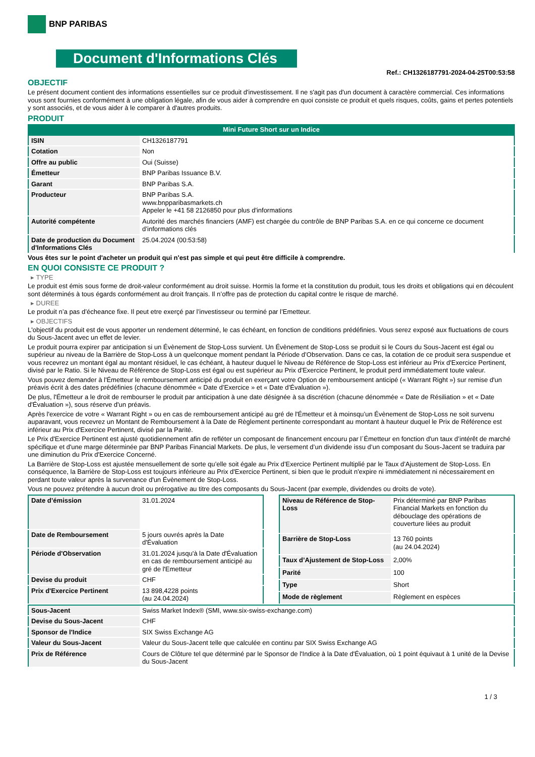BNP PARIBAS
Document d'Informations Clés
Ref.: CH1326187791-2024-04-25T00:53:58
OBJECTIF
Le présent document contient des informations essentielles sur ce produit d'investissement. Il ne s'agit pas d'un document à caractère commercial. Ces informations vous sont fournies conformément à une obligation légale, afin de vous aider à comprendre en quoi consiste ce produit et quels risques, coûts, gains et pertes potentiels y sont associés, et de vous aider à le comparer à d'autres produits.
PRODUIT
Mini Future Short sur un Indice
| ISIN | CH1326187791 |
| Cotation | Non |
| Offre au public | Oui (Suisse) |
| Émetteur | BNP Paribas Issuance B.V. |
| Garant | BNP Paribas S.A. |
| Producteur | BNP Paribas S.A. www.bnpparibasmarkets.ch Appeler le +41 58 2126850 pour plus d'informations |
| Autorité compétente | Autorité des marchés financiers (AMF) est chargée du contrôle de BNP Paribas S.A. en ce qui concerne ce document d’informations clés |
| Date de production du Document d'Informations Clés | 25.04.2024 (00:53:58) |
Vous êtes sur le point d'acheter un produit qui n'est pas simple et qui peut être difficile à comprendre.
EN QUOI CONSISTE CE PRODUIT ?
▸ TYPE
Le produit est émis sous forme de droit-valeur conformément au droit suisse. Hormis la forme et la constitution du produit, tous les droits et obligations qui en découlent sont déterminés à tous égards conformément au droit français. Il n’offre pas de protection du capital contre le risque de marché.
▸ DUREE
Le produit n’a pas d’écheance fixe. Il peut etre exerçé par l’investisseur ou terminé par l’Emetteur.
▸ OBJECTIFS
L'objectif du produit est de vous apporter un rendement déterminé, le cas échéant, en fonction de conditions prédéfinies. Vous serez exposé aux fluctuations de cours du Sous-Jacent avec un effet de levier.
Le produit pourra expirer par anticipation si un Évènement de Stop-Loss survient. Un Évènement de Stop-Loss se produit si le Cours du Sous-Jacent est égal ou supérieur au niveau de la Barrière de Stop-Loss à un quelconque moment pendant la Période d’Observation. Dans ce cas, la cotation de ce produit sera suspendue et vous recevrez un montant égal au montant résiduel, le cas échéant, à hauteur duquel le Niveau de Référence de Stop-Loss est inférieur au Prix d'Exercice Pertinent, divisé par le Ratio. Si le Niveau de Référence de Stop-Loss est égal ou est supérieur au Prix d'Exercice Pertinent, le produit perd immédiatement toute valeur.
Vous pouvez demander à l'Émetteur le remboursement anticipé du produit en exerçant votre Option de remboursement anticipé (« Warrant Right ») sur remise d'un préavis écrit à des dates prédéfinies (chacune dénommée « Date d’Exercice » et « Date d’Évaluation »).
De plus, l'Émetteur a le droit de rembourser le produit par anticipation à une date désignée à sa discrétion (chacune dénommée « Date de Résiliation » et « Date d'Évaluation »), sous réserve d'un préavis.
Après l'exercice de votre « Warrant Right » ou en cas de remboursement anticipé au gré de l'Émetteur et à moinsqu’un Évènement de Stop-Loss ne soit survenu auparavant, vous recevrez un Montant de Remboursement à la Date de Règlement pertinente correspondant au montant à hauteur duquel le Prix de Référence est inférieur au Prix d'Exercice Pertinent, divisé par la Parité.
Le Prix d'Exercice Pertinent est ajusté quotidiennement afin de refléter un composant de financement encouru par l´Émetteur en fonction d'un taux d’intérêt de marché spécifique et d'une marge déterminée par BNP Paribas Financial Markets. De plus, le versement d’un dividende issu d’un composant du Sous-Jacent se traduira par une diminution du Prix d'Exercice Concerné.
La Barrière de Stop-Loss est ajustée mensuellement de sorte qu’elle soit égale au Prix d’Exercice Pertinent multiplié par le Taux d’Ajustement de Stop-Loss. En conséquence, la Barrière de Stop-Loss est toujours inférieure au Prix d'Exercice Pertinent, si bien que le produit n'expire ni immédiatement ni nécessairement en perdant toute valeur après la survenance d'un Évènement de Stop-Loss.
Vous ne pouvez prétendre à aucun droit ou prérogative au titre des composants du Sous-Jacent (par exemple, dividendes ou droits de vote).
| Date d’émission | 31.01.2024 |
| Date de Remboursement | 5 jours ouvrés après la Date d'Évaluation |
| Période d'Observation | 31.01.2024 jusqu'à la Date d'Évaluation en cas de remboursement anticipé au gré de l'Emetteur |
| Devise du produit | CHF |
| Prix d'Exercice Pertinent | 13 898,4228 points (au 24.04.2024) |
| Niveau de Référence de Stop-Loss | Prix déterminé par BNP Paribas Financial Markets en fonction du débouclage des opérations de couverture liées au produit |
| Barrière de Stop-Loss | 13 760 points (au 24.04.2024) |
| Taux d’Ajustement de Stop-Loss | 2,00% |
| Parité | 100 |
| Type | Short |
| Mode de règlement | Règlement en espèces |
| Sous-Jacent | Swiss Market Index® (SMI, www.six-swiss-exchange.com) |
| Devise du Sous-Jacent | CHF |
| Sponsor de l'Indice | SIX Swiss Exchange AG |
| Valeur du Sous-Jacent | Valeur du Sous-Jacent telle que calculée en continu par SIX Swiss Exchange AG |
| Prix de Référence | Cours de Clôture tel que déterminé par le Sponsor de l'Indice à la Date d'Évaluation, où 1 point équivaut à 1 unité de la Devise du Sous-Jacent |
1 / 3